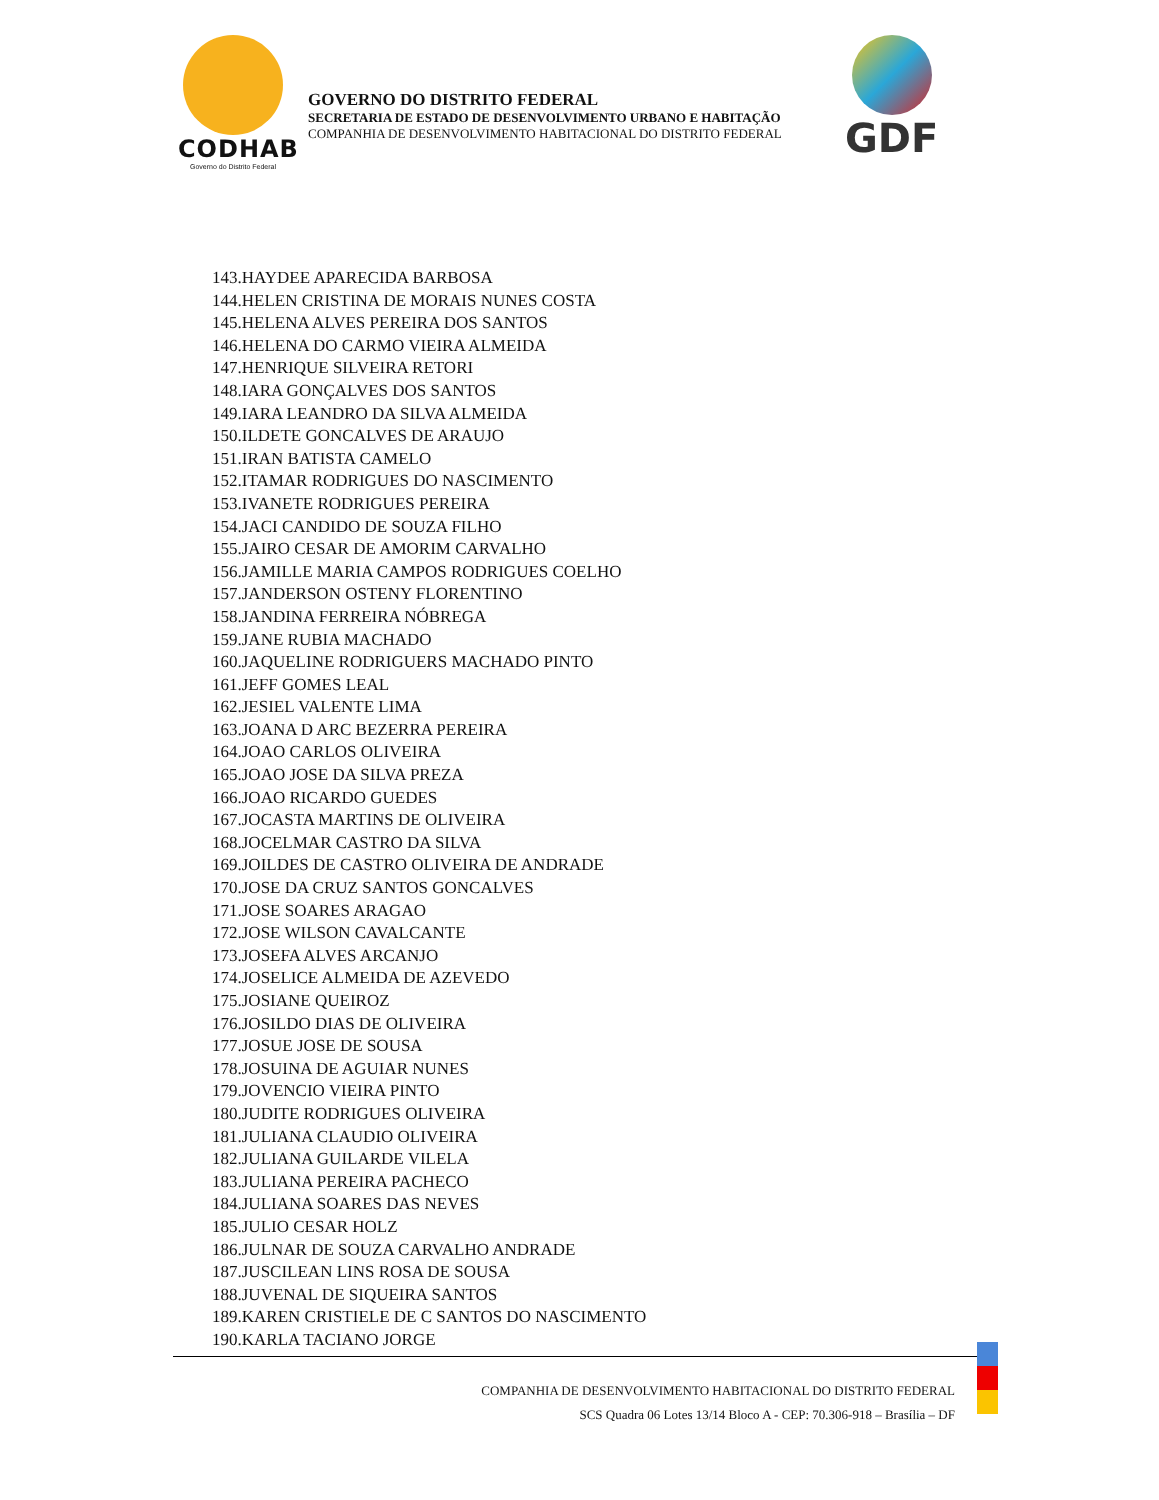CODHAB
Governo do Distrito Federal
GOVERNO DO DISTRITO FEDERAL
SECRETARIA DE ESTADO DE DESENVOLVIMENTO URBANO E HABITAÇÃO
COMPANHIA DE DESENVOLVIMENTO HABITACIONAL DO DISTRITO FEDERAL
GDF
143.HAYDEE APARECIDA BARBOSA
144.HELEN CRISTINA DE MORAIS NUNES COSTA
145.HELENA ALVES PEREIRA DOS SANTOS
146.HELENA DO CARMO VIEIRA ALMEIDA
147.HENRIQUE SILVEIRA RETORI
148.IARA GONÇALVES DOS SANTOS
149.IARA LEANDRO DA SILVA ALMEIDA
150.ILDETE GONCALVES DE ARAUJO
151.IRAN BATISTA CAMELO
152.ITAMAR RODRIGUES DO NASCIMENTO
153.IVANETE RODRIGUES PEREIRA
154.JACI CANDIDO DE SOUZA FILHO
155.JAIRO CESAR DE AMORIM CARVALHO
156.JAMILLE MARIA CAMPOS RODRIGUES COELHO
157.JANDERSON OSTENY FLORENTINO
158.JANDINA FERREIRA NÓBREGA
159.JANE RUBIA MACHADO
160.JAQUELINE RODRIGUERS MACHADO PINTO
161.JEFF GOMES LEAL
162.JESIEL VALENTE LIMA
163.JOANA D ARC BEZERRA PEREIRA
164.JOAO CARLOS OLIVEIRA
165.JOAO JOSE DA SILVA PREZA
166.JOAO RICARDO GUEDES
167.JOCASTA MARTINS DE OLIVEIRA
168.JOCELMAR CASTRO DA SILVA
169.JOILDES DE CASTRO OLIVEIRA DE ANDRADE
170.JOSE DA CRUZ SANTOS GONCALVES
171.JOSE SOARES ARAGAO
172.JOSE WILSON CAVALCANTE
173.JOSEFA ALVES ARCANJO
174.JOSELICE ALMEIDA DE AZEVEDO
175.JOSIANE QUEIROZ
176.JOSILDO DIAS DE OLIVEIRA
177.JOSUE JOSE DE SOUSA
178.JOSUINA DE AGUIAR NUNES
179.JOVENCIO VIEIRA PINTO
180.JUDITE RODRIGUES OLIVEIRA
181.JULIANA CLAUDIO OLIVEIRA
182.JULIANA GUILARDE VILELA
183.JULIANA PEREIRA PACHECO
184.JULIANA SOARES DAS NEVES
185.JULIO CESAR HOLZ
186.JULNAR DE SOUZA CARVALHO ANDRADE
187.JUSCILEAN LINS ROSA DE SOUSA
188.JUVENAL DE SIQUEIRA SANTOS
189.KAREN CRISTIELE DE C SANTOS DO NASCIMENTO
190.KARLA TACIANO JORGE
COMPANHIA DE DESENVOLVIMENTO HABITACIONAL DO DISTRITO FEDERAL
SCS Quadra 06 Lotes 13/14 Bloco A - CEP: 70.306-918 – Brasília – DF